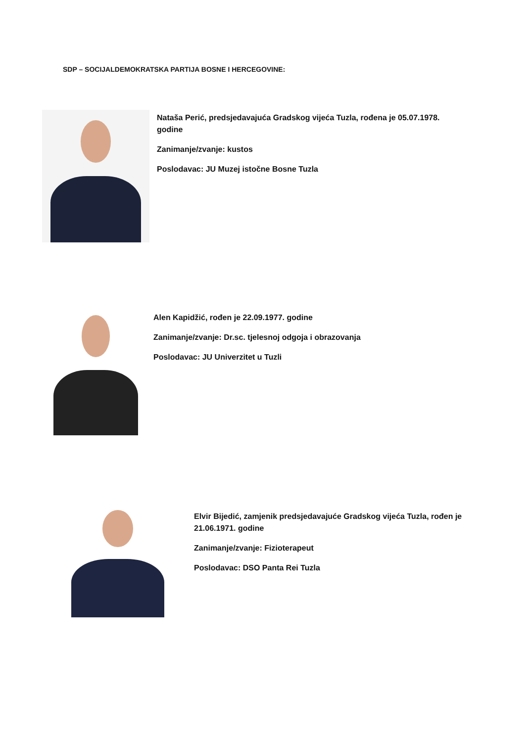SDP – SOCIJALDEMOKRATSKA PARTIJA BOSNE I HERCEGOVINE:
Nataša Perić, predsjedavajuća Gradskog vijeća Tuzla, rođena je 05.07.1978. godine
Zanimanje/zvanje: kustos
Poslodavac: JU Muzej istočne Bosne Tuzla
Alen Kapidžić, rođen je 22.09.1977. godine
Zanimanje/zvanje: Dr.sc. tjelesnoj odgoja i obrazovanja
Poslodavac: JU Univerzitet u Tuzli
Elvir Bijedić, zamjenik predsjedavajuće Gradskog vijeća Tuzla, rođen je 21.06.1971. godine
Zanimanje/zvanje: Fizioterapeut
Poslodavac: DSO Panta Rei Tuzla